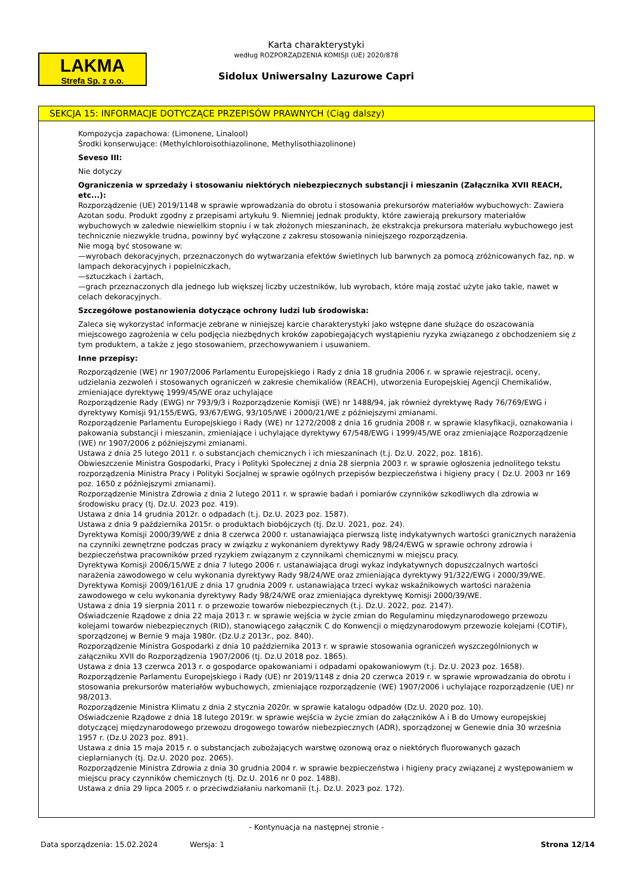Karta charakterystyki
według ROZPORZĄDZENIA KOMISJI (UE) 2020/878
LAKMA
Strefa Sp. z o.o.
Sidolux Uniwersalny Lazurowe Capri
SEKCJA 15: INFORMACJE DOTYCZĄCE PRZEPISÓW PRAWNYCH (Ciąg dalszy)
Kompozycja zapachowa: (Limonene, Linalool)
Środki konserwujące: (Methylchloroisothiazolinone, Methylisothiazolinone)
Seveso III:
Nie dotyczy
Ograniczenia w sprzedaży i stosowaniu niektórych niebezpiecznych substancji i mieszanin (Załącznika XVII REACH, etc...):
Rozporządzenie (UE) 2019/1148 w sprawie wprowadzania do obrotu i stosowania prekursorów materiałów wybuchowych: Zawiera Azotan sodu. Produkt zgodny z przepisami artykułu 9. Niemniej jednak produkty, które zawierają prekursory materiałów wybuchowych w zaledwie niewielkim stopniu i w tak złożonych mieszaninach, że ekstrakcja prekursora materiału wybuchowego jest technicznie niezwykle trudna, powinny być wyłączone z zakresu stosowania niniejszego rozporządzenia.
Nie mogą być stosowane w:
—wyrobach dekoracyjnych, przeznaczonych do wytwarzania efektów świetlnych lub barwnych za pomocą zróżnicowanych faz, np. w lampach dekoracyjnych i popielniczkach,
—sztuczkach i żartach,
—grach przeznaczonych dla jednego lub większej liczby uczestników, lub wyrobach, które mają zostać użyte jako takie, nawet w celach dekoracyjnych.
Szczegółowe postanowienia dotyczące ochrony ludzi lub środowiska:
Zaleca się wykorzystać informacje zebrane w niniejszej karcie charakterystyki jako wstępne dane służące do oszacowania miejscowego zagrożenia w celu podjęcia niezbędnych kroków zapobiegających wystąpieniu ryzyka związanego z obchodzeniem się z tym produktem, a także z jego stosowaniem, przechowywaniem i usuwaniem.
Inne przepisy:
Rozporządzenie (WE) nr 1907/2006 Parlamentu Europejskiego i Rady z dnia 18 grudnia 2006 r. w sprawie rejestracji, oceny, udzielania zezwoleń i stosowanych ograniczeń w zakresie chemikaliów (REACH), utworzenia Europejskiej Agencji Chemikaliów, zmieniające dyrektywę 1999/45/WE oraz uchylające
Rozporządzenie Rady (EWG) nr 793/9/3 i Rozporządzenie Komisji (WE) nr 1488/94, jak również dyrektywę Rady 76/769/EWG i dyrektywy Komisji 91/155/EWG, 93/67/EWG, 93/105/WE i 2000/21/WE z późniejszymi zmianami.
Rozporządzenie Parlamentu Europejskiego i Rady (WE) nr 1272/2008 z dnia 16 grudnia 2008 r. w sprawie klasyfikacji, oznakowania i pakowania substancji i mieszanin, zmieniające i uchylające dyrektywy 67/548/EWG i 1999/45/WE oraz zmieniające Rozporządzenie (WE) nr 1907/2006 z późniejszymi zmianami.
Ustawa z dnia 25 lutego 2011 r. o substancjach chemicznych i ich mieszaninach (t.j. Dz.U. 2022, poz. 1816).
Obwieszczenie Ministra Gospodarki, Pracy i Polityki Społecznej z dnia 28 sierpnia 2003 r. w sprawie ogłoszenia jednolitego tekstu rozporządzenia Ministra Pracy i Polityki Socjalnej w sprawie ogólnych przepisów bezpieczeństwa i higieny pracy ( Dz.U. 2003 nr 169 poz. 1650 z późniejszymi zmianami).
Rozporządzenie Ministra Zdrowia z dnia 2 lutego 2011 r. w sprawie badań i pomiarów czynników szkodliwych dla zdrowia w środowisku pracy (tj. Dz.U. 2023 poz. 419).
Ustawa z dnia 14 grudnia 2012r. o odpadach (t.j. Dz.U. 2023 poz. 1587).
Ustawa z dnia 9 października 2015r. o produktach biobójczych (tj. Dz.U. 2021, poz. 24).
Dyrektywa Komisji 2000/39/WE z dnia 8 czerwca 2000 r. ustanawiająca pierwszą listę indykatywnych wartości granicznych narażenia na czynniki zewnętrzne podczas pracy w związku z wykonaniem dyrektywy Rady 98/24/EWG w sprawie ochrony zdrowia i bezpieczeństwa pracowników przed ryzykiem związanym z czynnikami chemicznymi w miejscu pracy.
Dyrektywa Komisji 2006/15/WE z dnia 7 lutego 2006 r. ustanawiająca drugi wykaz indykatywnych dopuszczalnych wartości narażenia zawodowego w celu wykonania dyrektywy Rady 98/24/WE oraz zmieniająca dyrektywy 91/322/EWG i 2000/39/WE.
Dyrektywa Komisji 2009/161/UE z dnia 17 grudnia 2009 r. ustanawiająca trzeci wykaz wskaźnikowych wartości narażenia zawodowego w celu wykonania dyrektywy Rady 98/24/WE oraz zmieniająca dyrektywę Komisji 2000/39/WE.
Ustawa z dnia 19 sierpnia 2011 r. o przewozie towarów niebezpiecznych (t.j. Dz.U. 2022, poz. 2147).
Oświadczenie Rządowe z dnia 22 maja 2013 r. w sprawie wejścia w życie zmian do Regulaminu międzynarodowego przewozu kolejami towarów niebezpiecznych (RID), stanowiącego załącznik C do Konwencji o międzynarodowym przewozie kolejami (COTIF), sporządzonej w Bernie 9 maja 1980r. (Dz.U.z 2013r., poz. 840).
Rozporządzenie Ministra Gospodarki z dnia 10 października 2013 r. w sprawie stosowania ograniczeń wyszczególnionych w załączniku XVII do Rozporządzenia 1907/2006 (tj. Dz.U 2018 poz. 1865).
Ustawa z dnia 13 czerwca 2013 r. o gospodarce opakowaniami i odpadami opakowaniowym (t.j. Dz.U. 2023 poz. 1658).
Rozporządzenie Parlamentu Europejskiego i Rady (UE) nr 2019/1148 z dnia 20 czerwca 2019 r. w sprawie wprowadzania do obrotu i stosowania prekursorów materiałów wybuchowych, zmieniające rozporządzenie (WE) 1907/2006 i uchylające rozporządzenie (UE) nr 98/2013.
Rozporządzenie Ministra Klimatu z dnia 2 stycznia 2020r. w sprawie katalogu odpadów (Dz.U. 2020 poz. 10).
Oświadczenie Rządowe z dnia 18 lutego 2019r. w sprawie wejścia w życie zmian do załączników A i B do Umowy europejskiej dotyczącej międzynarodowego przewozu drogowego towarów niebezpiecznych (ADR), sporządzonej w Genewie dnia 30 września 1957 r. (Dz.U 2023 poz. 891).
Ustawa z dnia 15 maja 2015 r. o substancjach zubożających warstwę ozonową oraz o niektórych fluorowanych gazach cieplarnianych (tj. Dz.U. 2020 poz. 2065).
Rozporządzenie Ministra Zdrowia z dnia 30 grudnia 2004 r. w sprawie bezpieczeństwa i higieny pracy związanej z występowaniem w miejscu pracy czynników chemicznych (tj. Dz.U. 2016 nr 0 poz. 1488).
Ustawa z dnia 29 lipca 2005 r. o przeciwdziałaniu narkomanii (t.j. Dz.U. 2023 poz. 172).
- Kontynuacja na następnej stronie -
Data sporządzenia: 15.02.2024 Wersja: 1 Strona 12/14